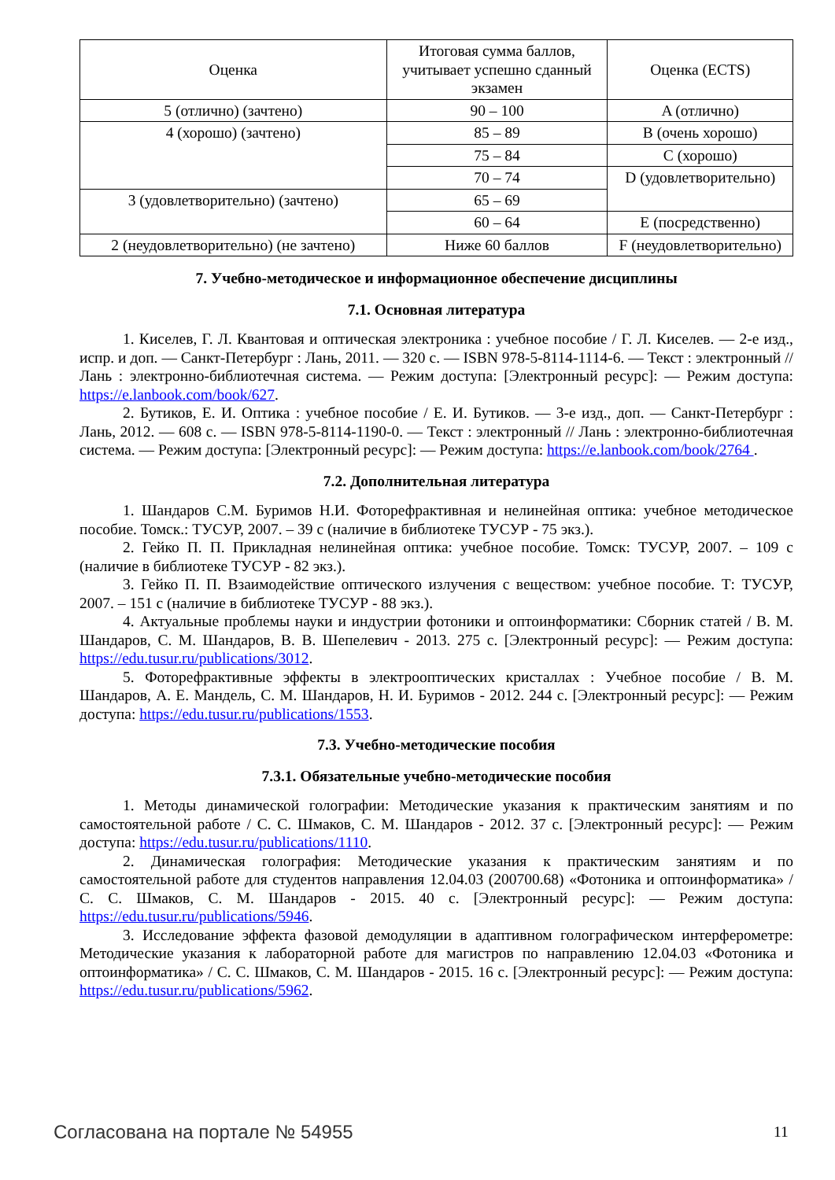| Оценка | Итоговая сумма баллов, учитывает успешно сданный экзамен | Оценка (ECTS) |
| --- | --- | --- |
| 5 (отлично) (зачтено) | 90 – 100 | A (отлично) |
| 4 (хорошо) (зачтено) | 85 – 89 | B (очень хорошо) |
| | 75 – 84 | C (хорошо) |
| | 70 – 74 | D (удовлетворительно) |
| 3 (удовлетворительно) (зачтено) | 65 – 69 | |
| | 60 – 64 | E (посредственно) |
| 2 (неудовлетворительно) (не зачтено) | Ниже 60 баллов | F (неудовлетворительно) |
7. Учебно-методическое и информационное обеспечение дисциплины
7.1. Основная литература
1. Киселев, Г. Л. Квантовая и оптическая электроника : учебное пособие / Г. Л. Киселев. — 2-е изд., испр. и доп. — Санкт-Петербург : Лань, 2011. — 320 с. — ISBN 978-5-8114-1114-6. — Текст : электронный // Лань : электронно-библиотечная система. — Режим доступа: [Электронный ресурс]: — Режим доступа: https://e.lanbook.com/book/627.
2. Бутиков, Е. И. Оптика : учебное пособие / Е. И. Бутиков. — 3-е изд., доп. — Санкт-Петербург : Лань, 2012. — 608 с. — ISBN 978-5-8114-1190-0. — Текст : электронный // Лань : электронно-библиотечная система. — Режим доступа: [Электронный ресурс]: — Режим доступа: https://e.lanbook.com/book/2764 .
7.2. Дополнительная литература
1. Шандаров С.М. Буримов Н.И. Фоторефрактивная и нелинейная оптика: учебное методическое пособие. Томск.: ТУСУР, 2007. – 39 с (наличие в библиотеке ТУСУР - 75 экз.).
2. Гейко П. П. Прикладная нелинейная оптика: учебное пособие. Томск: ТУСУР, 2007. – 109 с (наличие в библиотеке ТУСУР - 82 экз.).
3. Гейко П. П. Взаимодействие оптического излучения с веществом: учебное пособие. Т: ТУСУР, 2007. – 151 с (наличие в библиотеке ТУСУР - 88 экз.).
4. Актуальные проблемы науки и индустрии фотоники и оптоинформатики: Сборник статей / В. М. Шандаров, С. М. Шандаров, В. В. Шепелевич - 2013. 275 с. [Электронный ресурс]: — Режим доступа: https://edu.tusur.ru/publications/3012.
5. Фоторефрактивные эффекты в электрооптических кристаллах : Учебное пособие / В. М. Шандаров, А. Е. Мандель, С. М. Шандаров, Н. И. Буримов - 2012. 244 с. [Электронный ресурс]: — Режим доступа: https://edu.tusur.ru/publications/1553.
7.3. Учебно-методические пособия
7.3.1. Обязательные учебно-методические пособия
1. Методы динамической голографии: Методические указания к практическим занятиям и по самостоятельной работе / С. С. Шмаков, С. М. Шандаров - 2012. 37 с. [Электронный ресурс]: — Режим доступа: https://edu.tusur.ru/publications/1110.
2. Динамическая голография: Методические указания к практическим занятиям и по самостоятельной работе для студентов направления 12.04.03 (200700.68) «Фотоника и оптоинформатика» / С. С. Шмаков, С. М. Шандаров - 2015. 40 с. [Электронный ресурс]: — Режим доступа: https://edu.tusur.ru/publications/5946.
3. Исследование эффекта фазовой демодуляции в адаптивном голографическом интерферометре: Методические указания к лабораторной работе для магистров по направлению 12.04.03 «Фотоника и оптоинформатика» / С. С. Шмаков, С. М. Шандаров - 2015. 16 с. [Электронный ресурс]: — Режим доступа: https://edu.tusur.ru/publications/5962.
Согласована на портале № 54955 11